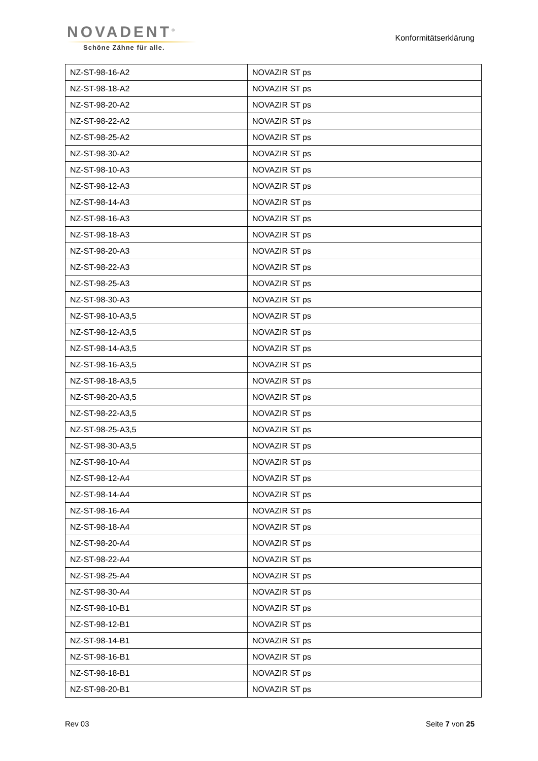NOVADENT<sup>®</sup>
Schöne Zähne für alle.
Konformitätserklärung
| NZ-ST-98-16-A2 | NOVAZIR ST ps |
| NZ-ST-98-18-A2 | NOVAZIR ST ps |
| NZ-ST-98-20-A2 | NOVAZIR ST ps |
| NZ-ST-98-22-A2 | NOVAZIR ST ps |
| NZ-ST-98-25-A2 | NOVAZIR ST ps |
| NZ-ST-98-30-A2 | NOVAZIR ST ps |
| NZ-ST-98-10-A3 | NOVAZIR ST ps |
| NZ-ST-98-12-A3 | NOVAZIR ST ps |
| NZ-ST-98-14-A3 | NOVAZIR ST ps |
| NZ-ST-98-16-A3 | NOVAZIR ST ps |
| NZ-ST-98-18-A3 | NOVAZIR ST ps |
| NZ-ST-98-20-A3 | NOVAZIR ST ps |
| NZ-ST-98-22-A3 | NOVAZIR ST ps |
| NZ-ST-98-25-A3 | NOVAZIR ST ps |
| NZ-ST-98-30-A3 | NOVAZIR ST ps |
| NZ-ST-98-10-A3,5 | NOVAZIR ST ps |
| NZ-ST-98-12-A3,5 | NOVAZIR ST ps |
| NZ-ST-98-14-A3,5 | NOVAZIR ST ps |
| NZ-ST-98-16-A3,5 | NOVAZIR ST ps |
| NZ-ST-98-18-A3,5 | NOVAZIR ST ps |
| NZ-ST-98-20-A3,5 | NOVAZIR ST ps |
| NZ-ST-98-22-A3,5 | NOVAZIR ST ps |
| NZ-ST-98-25-A3,5 | NOVAZIR ST ps |
| NZ-ST-98-30-A3,5 | NOVAZIR ST ps |
| NZ-ST-98-10-A4 | NOVAZIR ST ps |
| NZ-ST-98-12-A4 | NOVAZIR ST ps |
| NZ-ST-98-14-A4 | NOVAZIR ST ps |
| NZ-ST-98-16-A4 | NOVAZIR ST ps |
| NZ-ST-98-18-A4 | NOVAZIR ST ps |
| NZ-ST-98-20-A4 | NOVAZIR ST ps |
| NZ-ST-98-22-A4 | NOVAZIR ST ps |
| NZ-ST-98-25-A4 | NOVAZIR ST ps |
| NZ-ST-98-30-A4 | NOVAZIR ST ps |
| NZ-ST-98-10-B1 | NOVAZIR ST ps |
| NZ-ST-98-12-B1 | NOVAZIR ST ps |
| NZ-ST-98-14-B1 | NOVAZIR ST ps |
| NZ-ST-98-16-B1 | NOVAZIR ST ps |
| NZ-ST-98-18-B1 | NOVAZIR ST ps |
| NZ-ST-98-20-B1 | NOVAZIR ST ps |
Rev 03 Seite 7 von 25